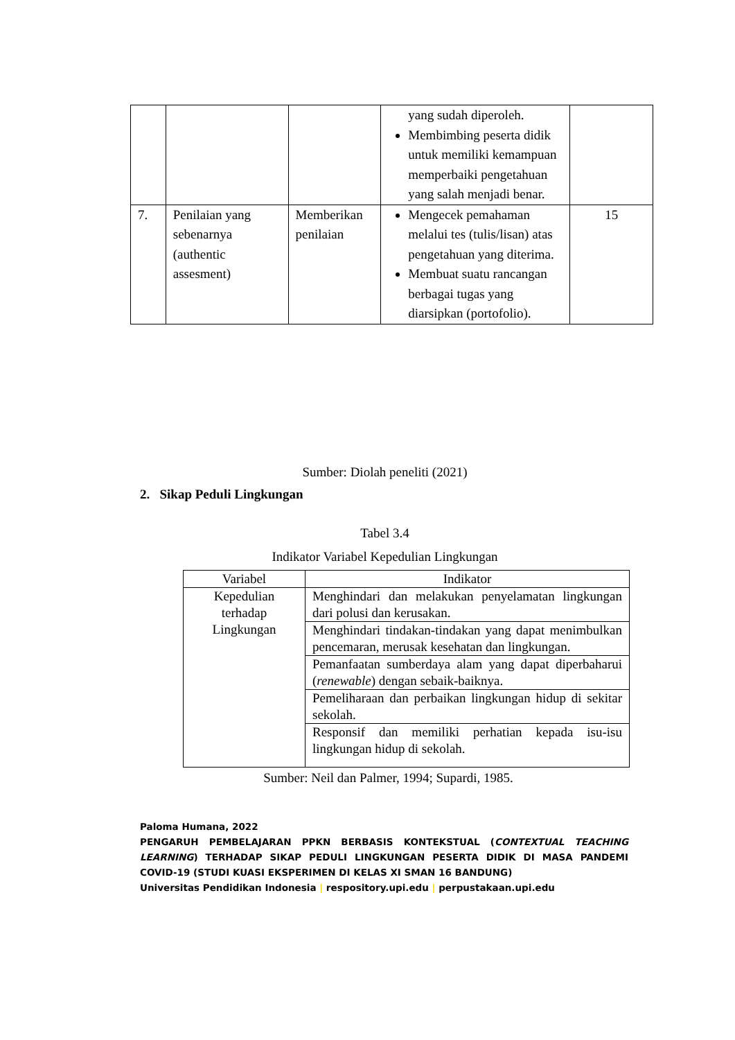| | | | yang sudah diperoleh. Membimbing peserta didik untuk memiliki kemampuan memperbaiki pengetahuan yang salah menjadi benar. | |
| 7. | Penilaian yang sebenarnya (authentic assesment) | Memberikan penilaian | Mengecek pemahaman melalui tes (tulis/lisan) atas pengetahuan yang diterima. Membuat suatu rancangan berbagai tugas yang diarsipkan (portofolio). | 15 |
Sumber: Diolah peneliti (2021)
2. Sikap Peduli Lingkungan
Tabel 3.4
Indikator Variabel Kepedulian Lingkungan
| Variabel | Indikator |
| --- | --- |
| Kepedulian terhadap Lingkungan | Menghindari dan melakukan penyelamatan lingkungan dari polusi dan kerusakan. |
| | Menghindari tindakan-tindakan yang dapat menimbulkan pencemaran, merusak kesehatan dan lingkungan. |
| | Pemanfaatan sumberdaya alam yang dapat diperbaharui ( renewable ) dengan sebaik-baiknya. |
| | Pemeliharaan dan perbaikan lingkungan hidup di sekitar sekolah. |
| | Responsif dan memiliki perhatian kepada isu-isu lingkungan hidup di sekolah. |
Sumber: Neil dan Palmer, 1994; Supardi, 1985.
Paloma Humana, 2022
PENGARUH PEMBELAJARAN PPKN BERBASIS KONTEKSTUAL (CONTEXTUAL TEACHING LEARNING) TERHADAP SIKAP PEDULI LINGKUNGAN PESERTA DIDIK DI MASA PANDEMI COVID-19 (STUDI KUASI EKSPERIMEN DI KELAS XI SMAN 16 BANDUNG)
Universitas Pendidikan Indonesia | respository.upi.edu | perpustakaan.upi.edu